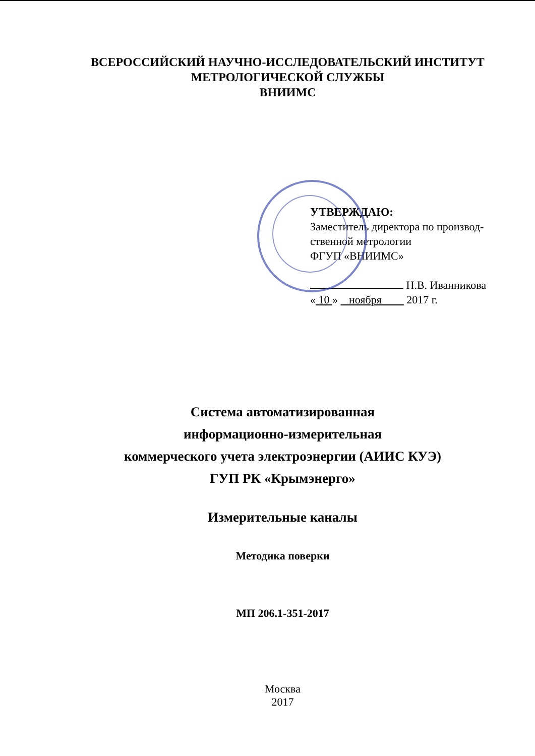ВСЕРОССИЙСКИЙ НАУЧНО-ИССЛЕДОВАТЕЛЬСКИЙ ИНСТИТУТ
МЕТРОЛОГИЧЕСКОЙ СЛУЖБЫ
ВНИИМС
УТВЕРЖДАЮ:
Заместитель директора по производ-
ственной метрологии
ФГУП «ВНИИМС»
Н.В. Иванникова
« 10 » ноября 2017 г.
Система автоматизированная
информационно-измерительная
коммерческого учета электроэнергии (АИИС КУЭ)
ГУП РК «Крымэнерго»
Измерительные каналы
Методика поверки
МП 206.1-351-2017
Москва
2017